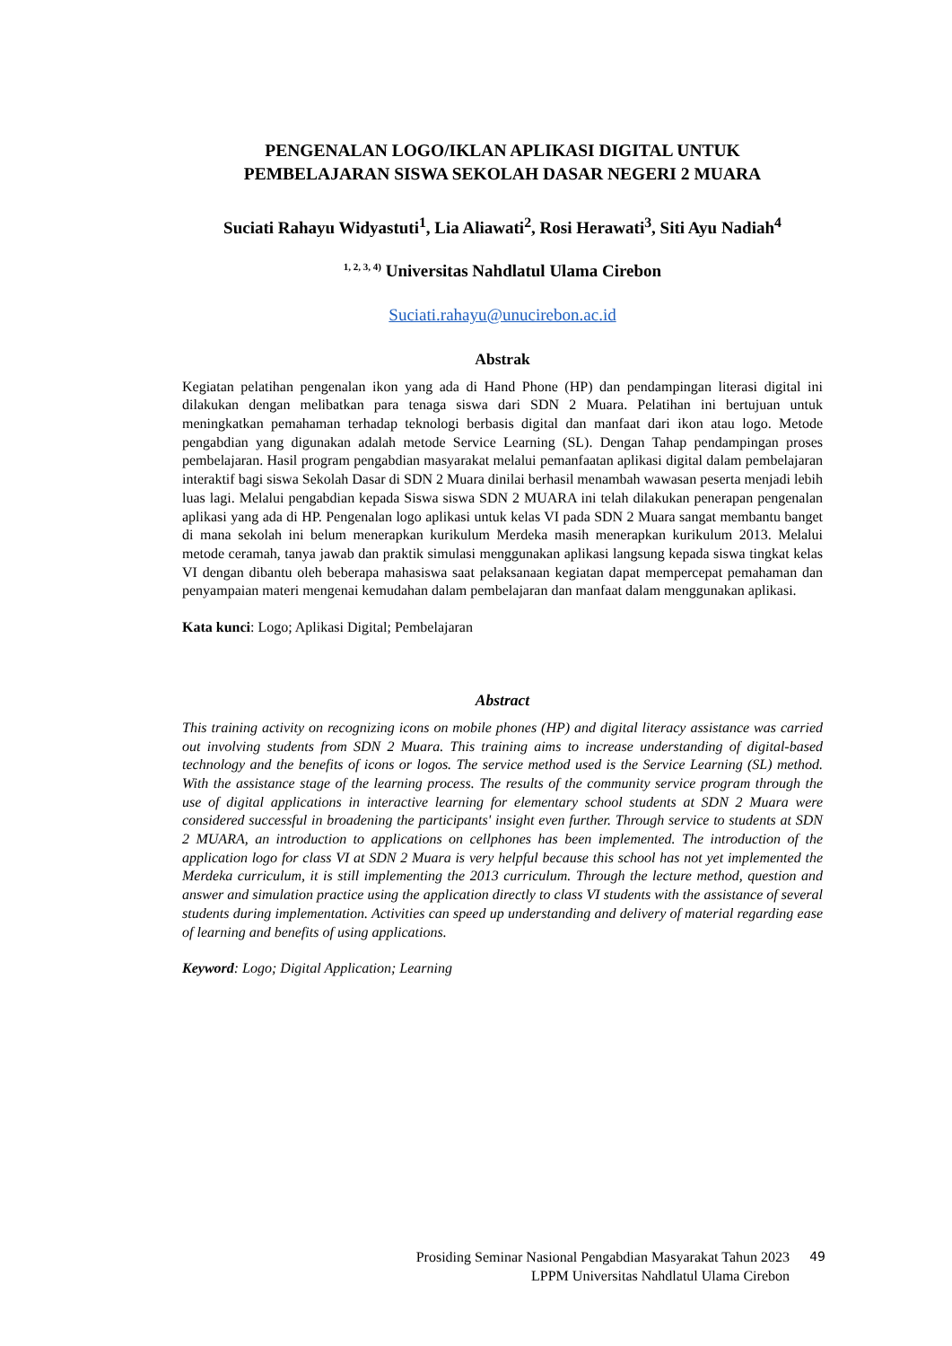PENGENALAN LOGO/IKLAN APLIKASI DIGITAL UNTUK
PEMBELAJARAN SISWA SEKOLAH DASAR NEGERI 2 MUARA
Suciati Rahayu Widyastuti<sup>1</sup>, Lia Aliawati<sup>2</sup>, Rosi Herawati<sup>3</sup>, Siti Ayu Nadiah<sup>4</sup>
<sup>1, 2, 3, 4)</sup> Universitas Nahdlatul Ulama Cirebon
Suciati.rahayu@unucirebon.ac.id
Abstrak
Kegiatan pelatihan pengenalan ikon yang ada di Hand Phone (HP) dan pendampingan literasi digital ini dilakukan dengan melibatkan para tenaga siswa dari SDN 2 Muara. Pelatihan ini bertujuan untuk meningkatkan pemahaman terhadap teknologi berbasis digital dan manfaat dari ikon atau logo. Metode pengabdian yang digunakan adalah metode Service Learning (SL). Dengan Tahap pendampingan proses pembelajaran. Hasil program pengabdian masyarakat melalui pemanfaatan aplikasi digital dalam pembelajaran interaktif bagi siswa Sekolah Dasar di SDN 2 Muara dinilai berhasil menambah wawasan peserta menjadi lebih luas lagi. Melalui pengabdian kepada Siswa siswa SDN 2 MUARA ini telah dilakukan penerapan pengenalan aplikasi yang ada di HP. Pengenalan logo aplikasi untuk kelas VI pada SDN 2 Muara sangat membantu banget di mana sekolah ini belum menerapkan kurikulum Merdeka masih menerapkan kurikulum 2013. Melalui metode ceramah, tanya jawab dan praktik simulasi menggunakan aplikasi langsung kepada siswa tingkat kelas VI dengan dibantu oleh beberapa mahasiswa saat pelaksanaan kegiatan dapat mempercepat pemahaman dan penyampaian materi mengenai kemudahan dalam pembelajaran dan manfaat dalam menggunakan aplikasi.
Kata kunci: Logo; Aplikasi Digital; Pembelajaran
Abstract
This training activity on recognizing icons on mobile phones (HP) and digital literacy assistance was carried out involving students from SDN 2 Muara. This training aims to increase understanding of digital-based technology and the benefits of icons or logos. The service method used is the Service Learning (SL) method. With the assistance stage of the learning process. The results of the community service program through the use of digital applications in interactive learning for elementary school students at SDN 2 Muara were considered successful in broadening the participants' insight even further. Through service to students at SDN 2 MUARA, an introduction to applications on cellphones has been implemented. The introduction of the application logo for class VI at SDN 2 Muara is very helpful because this school has not yet implemented the Merdeka curriculum, it is still implementing the 2013 curriculum. Through the lecture method, question and answer and simulation practice using the application directly to class VI students with the assistance of several students during implementation. Activities can speed up understanding and delivery of material regarding ease of learning and benefits of using applications.
Keyword: Logo; Digital Application; Learning
Prosiding Seminar Nasional Pengabdian Masyarakat Tahun 2023 49
LPPM Universitas Nahdlatul Ulama Cirebon